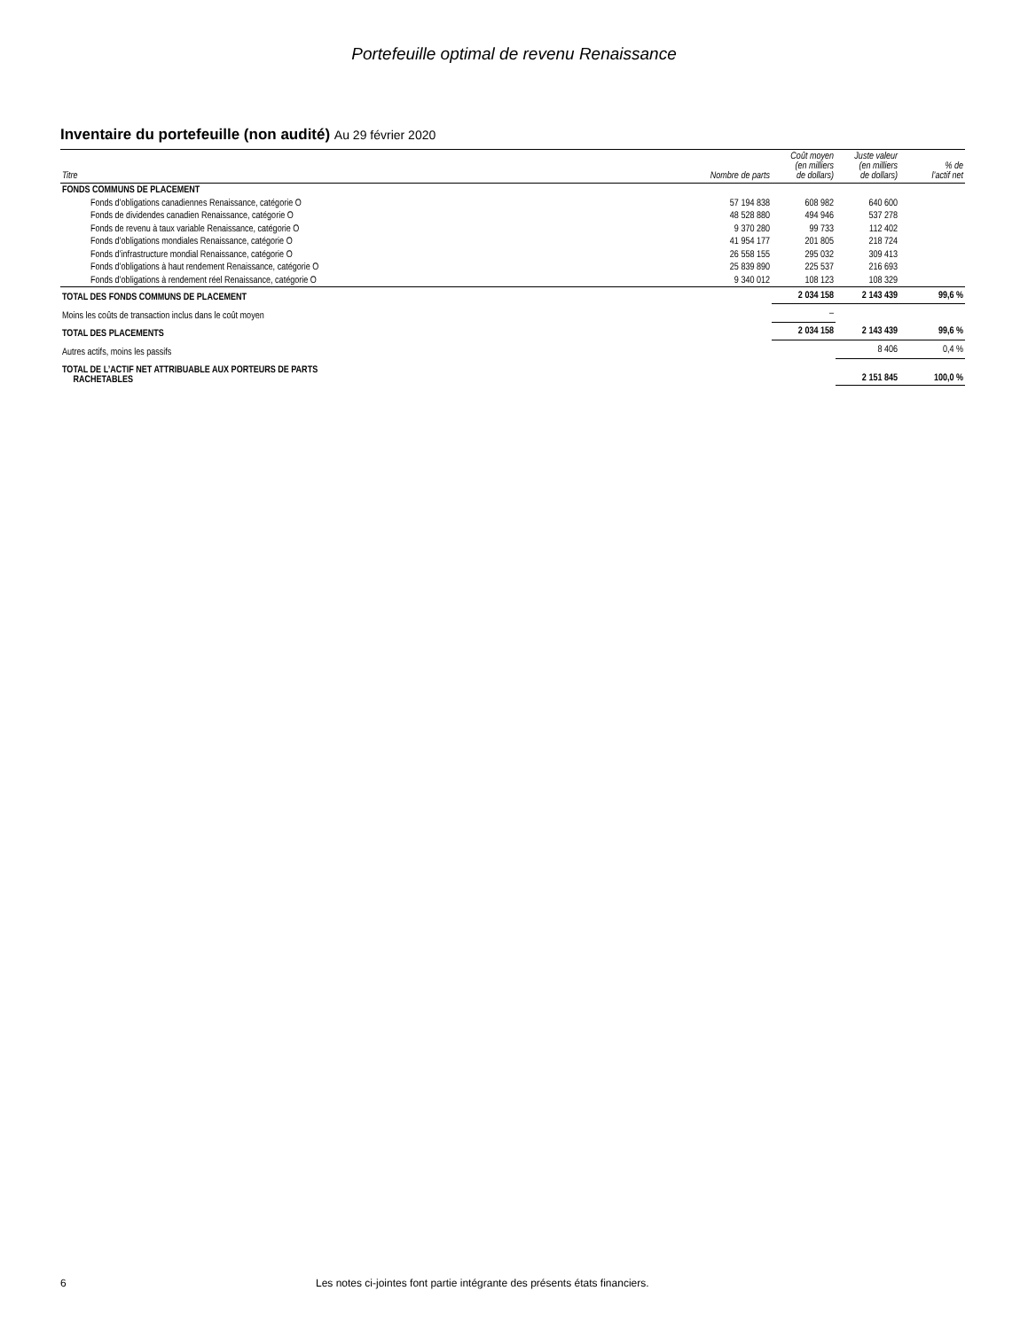Portefeuille optimal de revenu Renaissance
Inventaire du portefeuille (non audité) Au 29 février 2020
| Titre | Nombre de parts | Coût moyen (en milliers de dollars) | Juste valeur (en milliers de dollars) | % de l’actif net |
| --- | --- | --- | --- | --- |
| FONDS COMMUNS DE PLACEMENT | | | | |
| Fonds d’obligations canadiennes Renaissance, catégorie O | 57 194 838 | 608 982 | 640 600 | |
| Fonds de dividendes canadien Renaissance, catégorie O | 48 528 880 | 494 946 | 537 278 | |
| Fonds de revenu à taux variable Renaissance, catégorie O | 9 370 280 | 99 733 | 112 402 | |
| Fonds d’obligations mondiales Renaissance, catégorie O | 41 954 177 | 201 805 | 218 724 | |
| Fonds d’infrastructure mondial Renaissance, catégorie O | 26 558 155 | 295 032 | 309 413 | |
| Fonds d’obligations à haut rendement Renaissance, catégorie O | 25 839 890 | 225 537 | 216 693 | |
| Fonds d’obligations à rendement réel Renaissance, catégorie O | 9 340 012 | 108 123 | 108 329 | |
| TOTAL DES FONDS COMMUNS DE PLACEMENT | | 2 034 158 | 2 143 439 | 99,6 % |
| Moins les coûts de transaction inclus dans le coût moyen | | – | | |
| TOTAL DES PLACEMENTS | | 2 034 158 | 2 143 439 | 99,6 % |
| Autres actifs, moins les passifs | | | 8 406 | 0,4 % |
| TOTAL DE L’ACTIF NET ATTRIBUABLE AUX PORTEURS DE PARTS RACHETABLES | | | 2 151 845 | 100,0 % |
6 Les notes ci-jointes font partie intégrante des présents états financiers.